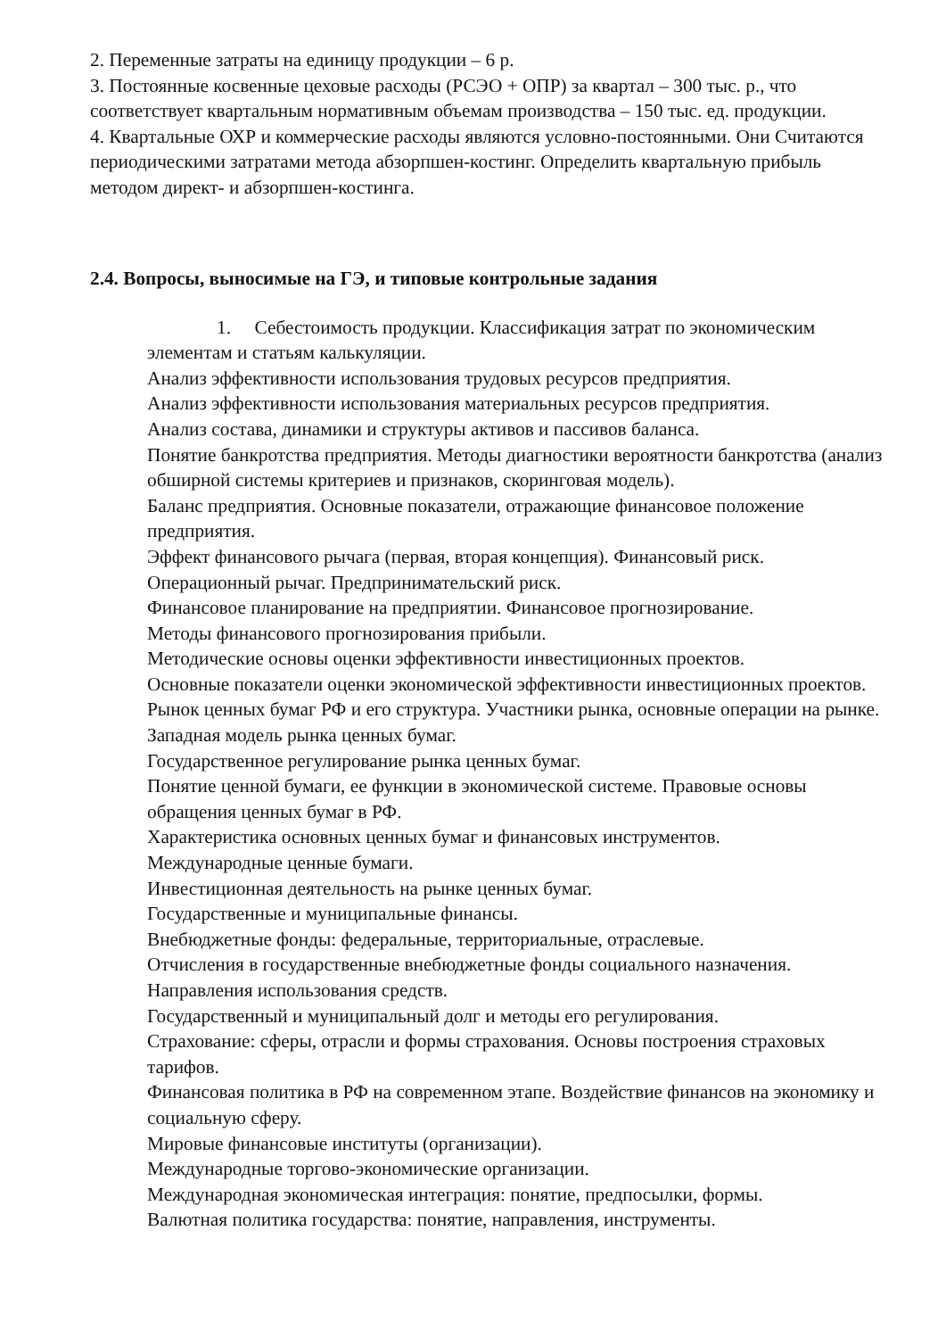2. Переменные затраты на единицу продукции – 6 р.
3. Постоянные косвенные цеховые расходы (РСЭО + ОПР) за квартал – 300 тыс. р., что соответствует квартальным нормативным объемам производства – 150 тыс. ед. продукции.
4. Квартальные ОХР и коммерческие расходы являются условно-постоянными. Они Считаются периодическими затратами метода абзорпшен-костинг. Определить квартальную прибыль методом директ- и абзорпшен-костинга.
2.4. Вопросы, выносимые на ГЭ, и типовые контрольные задания
1. Себестоимость продукции. Классификация затрат по экономическим элементам и статьям калькуляции.
Анализ эффективности использования трудовых ресурсов предприятия.
Анализ эффективности использования материальных ресурсов предприятия.
Анализ состава, динамики и структуры активов и пассивов баланса.
Понятие банкротства предприятия. Методы диагностики вероятности банкротства (анализ обширной системы критериев и признаков, скоринговая модель).
Баланс предприятия. Основные показатели, отражающие финансовое положение предприятия.
Эффект финансового рычага (первая, вторая концепция). Финансовый риск.
Операционный рычаг. Предпринимательский риск.
Финансовое планирование на предприятии. Финансовое прогнозирование.
Методы финансового прогнозирования прибыли.
Методические основы оценки эффективности инвестиционных проектов.
Основные показатели оценки экономической эффективности инвестиционных проектов.
Рынок ценных бумаг РФ и его структура. Участники рынка, основные операции на рынке. Западная модель рынка ценных бумаг.
Государственное регулирование рынка ценных бумаг.
Понятие ценной бумаги, ее функции в экономической системе. Правовые основы обращения ценных бумаг в РФ.
Характеристика основных ценных бумаг и финансовых инструментов.
Международные ценные бумаги.
Инвестиционная деятельность на рынке ценных бумаг.
Государственные и муниципальные финансы.
Внебюджетные фонды: федеральные, территориальные, отраслевые.
Отчисления в государственные внебюджетные фонды социального назначения.
Направления использования средств.
Государственный и муниципальный долг и методы его регулирования.
Страхование: сферы, отрасли и формы страхования. Основы построения страховых тарифов.
Финансовая политика в РФ на современном этапе. Воздействие финансов на экономику и социальную сферу.
Мировые финансовые институты (организации).
Международные торгово-экономические организации.
Международная экономическая интеграция: понятие, предпосылки, формы.
Валютная политика государства: понятие, направления, инструменты.